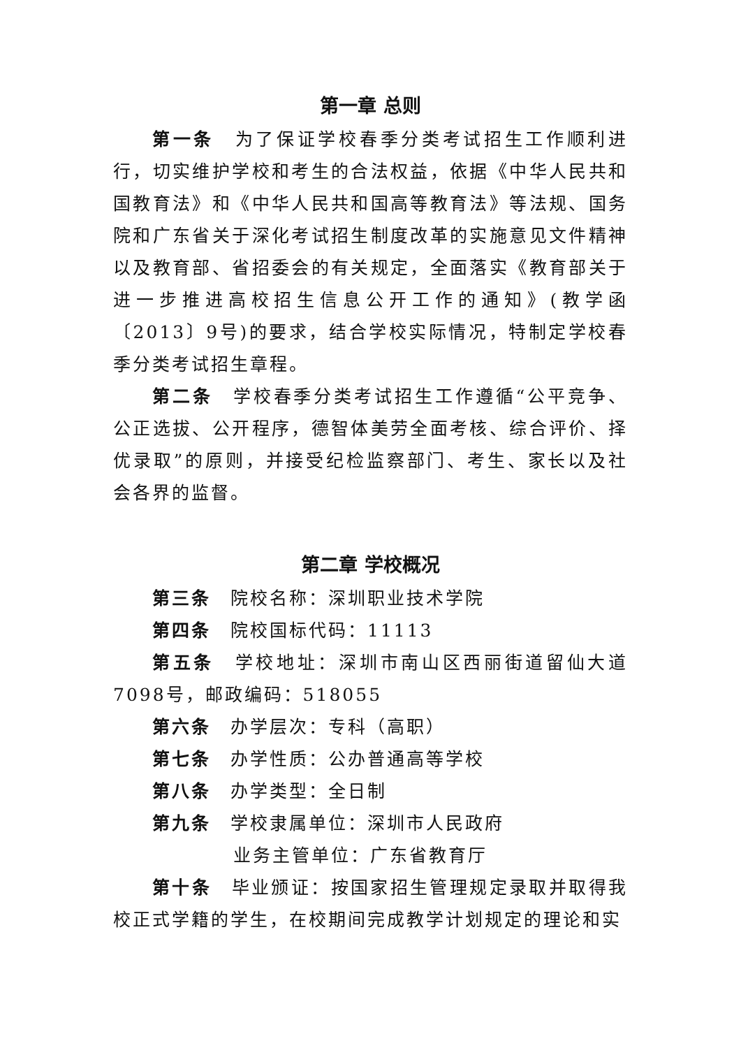第一章 总则
第一条　为了保证学校春季分类考试招生工作顺利进行，切实维护学校和考生的合法权益，依据《中华人民共和国教育法》和《中华人民共和国高等教育法》等法规、国务院和广东省关于深化考试招生制度改革的实施意见文件精神以及教育部、省招委会的有关规定，全面落实《教育部关于进一步推进高校招生信息公开工作的通知》(教学函〔2013〕9号)的要求，结合学校实际情况，特制定学校春季分类考试招生章程。
第二条　学校春季分类考试招生工作遵循“公平竞争、公正选拔、公开程序，德智体美劳全面考核、综合评价、择优录取”的原则，并接受纪检监察部门、考生、家长以及社会各界的监督。
第二章 学校概况
第三条　院校名称：深圳职业技术学院
第四条　院校国标代码：11113
第五条　学校地址：深圳市南山区西丽街道留仙大道7098号，邮政编码：518055
第六条　办学层次：专科（高职）
第七条　办学性质：公办普通高等学校
第八条　办学类型：全日制
第九条　学校隶属单位：深圳市人民政府
业务主管单位：广东省教育厅
第十条　毕业颁证：按国家招生管理规定录取并取得我校正式学籍的学生，在校期间完成教学计划规定的理论和实